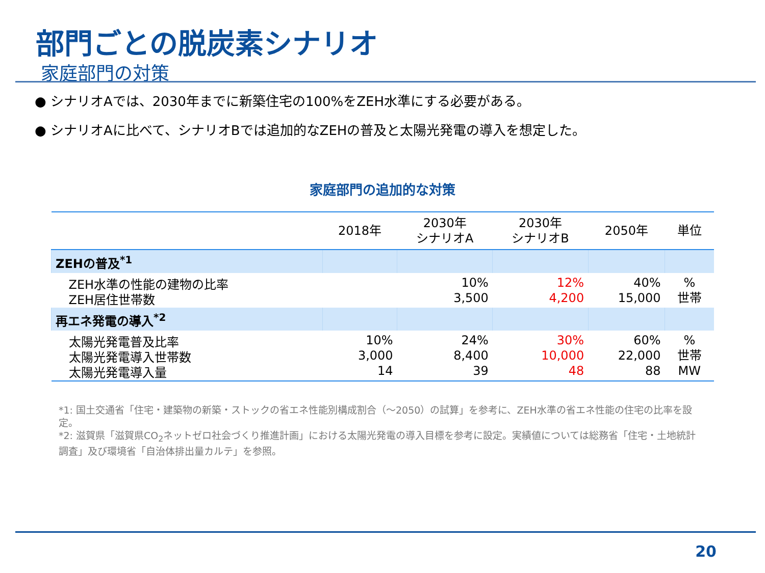部門ごとの脱炭素シナリオ
家庭部門の対策
● シナリオAでは、2030年までに新築住宅の100%をZEH水準にする必要がある。
● シナリオAに比べて、シナリオBでは追加的なZEHの普及と太陽光発電の導入を想定した。
家庭部門の追加的な対策
| | 2018年 | 2030年 シナリオA | 2030年 シナリオB | 2050年 | 単位 |
| --- | --- | --- | --- | --- | --- |
| ZEHの普及<sup>*1</sup> | | | | | |
| ZEH水準の性能の建物の比率 ZEH居住世帯数 | | 10% 3,500 | 12% 4,200 | 40% 15,000 | % 世帯 |
| 再エネ発電の導入<sup>*2</sup> | | | | | |
| 太陽光発電普及比率 太陽光発電導入世帯数 太陽光発電導入量 | 10% 3,000 14 | 24% 8,400 39 | 30% 10,000 48 | 60% 22,000 88 | % 世帯 MW |
*1: 国土交通省「住宅・建築物の新築・ストックの省エネ性能別構成割合（～2050）の試算」を参考に、ZEH水準の省エネ性能の住宅の比率を設定。
*2: 滋賀県「滋賀県CO<sub>2</sub>ネットゼロ社会づくり推進計画」における太陽光発電の導入目標を参考に設定。実績値については総務省「住宅・土地統計調査」及び環境省「自治体排出量カルテ」を参照。
20